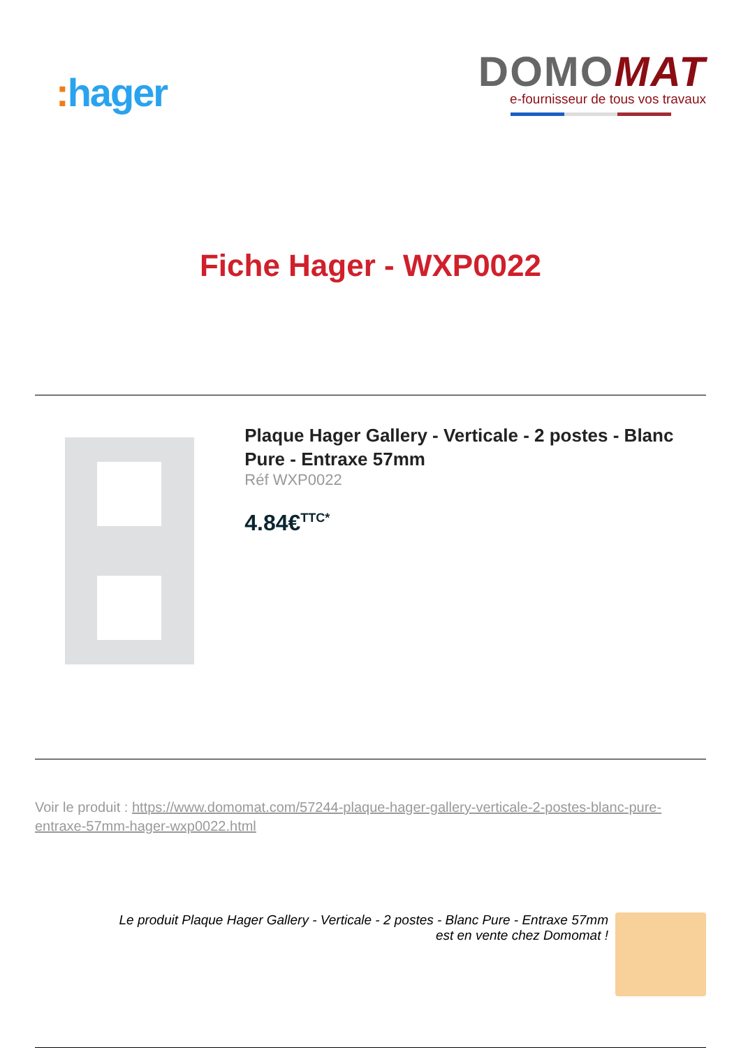: hager
DOMOMAT
e-fournisseur de tous vos travaux
Fiche Hager - WXP0022
Plaque Hager Gallery - Verticale - 2 postes - Blanc Pure - Entraxe 57mm
Réf WXP0022
4.84€<sup>TTC*</sup>
Voir le produit : https://www.domomat.com/57244-plaque-hager-gallery-verticale-2-postes-blanc-pure-entraxe-57mm-hager-wxp0022.html
Le produit Plaque Hager Gallery - Verticale - 2 postes - Blanc Pure - Entraxe 57mm
est en vente chez Domomat !